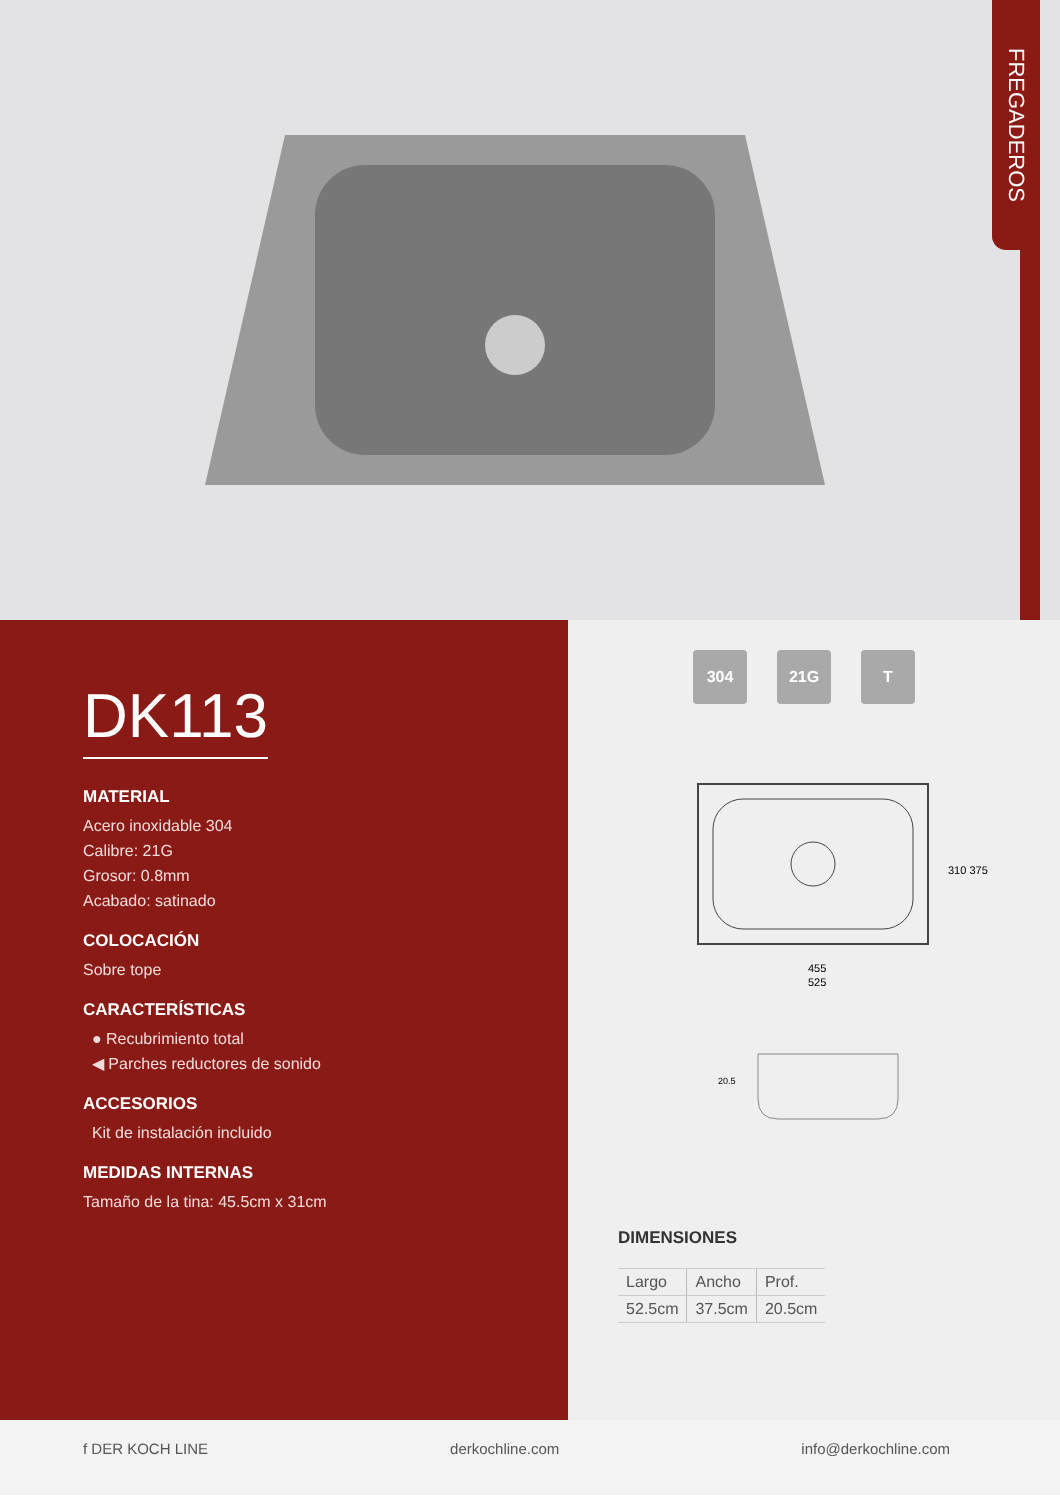FREGADEROS
DK113
MATERIAL
Acero inoxidable 304
Calibre: 21G
Grosor: 0.8mm
Acabado: satinado
COLOCACIÓN
Sobre tope
CARACTERÍSTICAS
● Recubrimiento total
◀ Parches reductores de sonido
ACCESORIOS
Kit de instalación incluido
MEDIDAS INTERNAS
Tamaño de la tina: 45.5cm x 31cm
304 21G T
455
525
310 375
20.5
DIMENSIONES
| Largo | Ancho | Prof. |
| 52.5cm | 37.5cm | 20.5cm |
f DER KOCH LINE derkochline.com info@derkochline.com